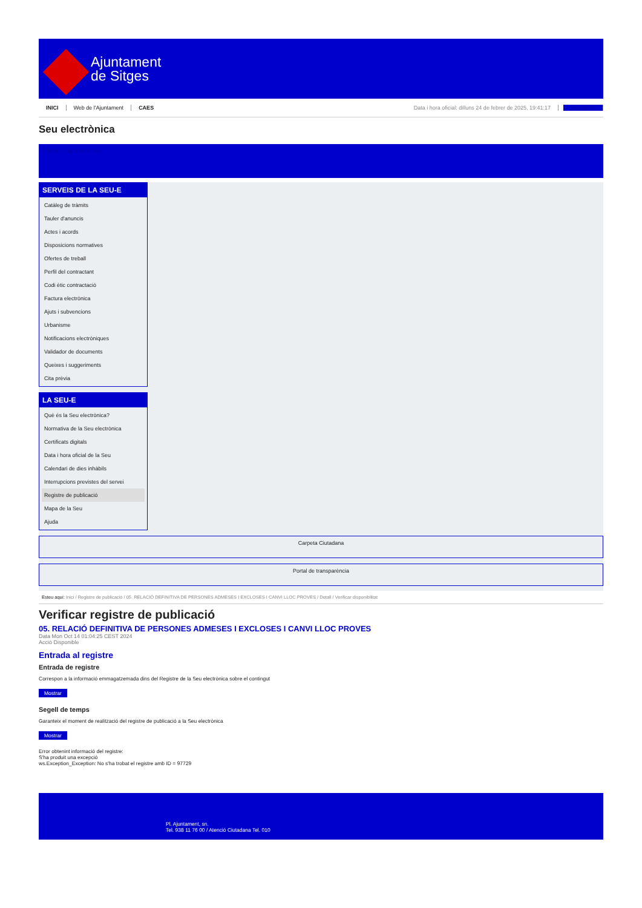Ajuntament
de Sitges
INICI Web de l'Ajuntament CAES Data i hora oficial: dilluns 24 de febrer de 2025, 19:41:17 Sindicació
Seu electrònica
Obtenir còpia autèntica
SERVEIS DE LA SEU-E
Catàleg de tràmits
Tauler d'anuncis
Actes i acords
Disposicions normatives
Ofertes de treball
Perfil del contractant
Codi ètic contractació
Factura electrònica
Ajuts i subvencions
Urbanisme
Notificacions electròniques
Validador de documents
Queixes i suggeriments
Cita prèvia
LA SEU-E
Què és la Seu electrònica?
Normativa de la Seu electrònica
Certificats digitals
Data i hora oficial de la Seu
Calendari de dies inhàbils
Interrupcions previstes del servei
Registre de publicació
Mapa de la Seu
Ajuda
Carpeta Ciutadana
Portal de transparència
Esteu aquí: Inici / Registre de publicació / 05. RELACIÓ DEFINITIVA DE PERSONES ADMESES I EXCLOSES I CANVI LLOC PROVES / Detall / Verificar disponibilitat
Verificar registre de publicació
05. RELACIÓ DEFINITIVA DE PERSONES ADMESES I EXCLOSES I CANVI LLOC PROVES
Data Mon Oct 14 01:04:25 CEST 2024
Acció Disponible
Entrada al registre
Entrada de registre
Correspon a la informació emmagatzemada dins del Registre de la Seu electrònica sobre el contingut
Mostrar
Segell de temps
Garanteix el moment de realització del registre de publicació a la Seu electrònica
Mostrar
Error obtenint informació del registre:
S'ha produit una excepció
ws.Exception_Exception: No s'ha trobat el registre amb ID = 97729
Pl. Ajuntament, sn.
Tel. 938 11 76 00 / Atenció Ciutadana Tel. 010